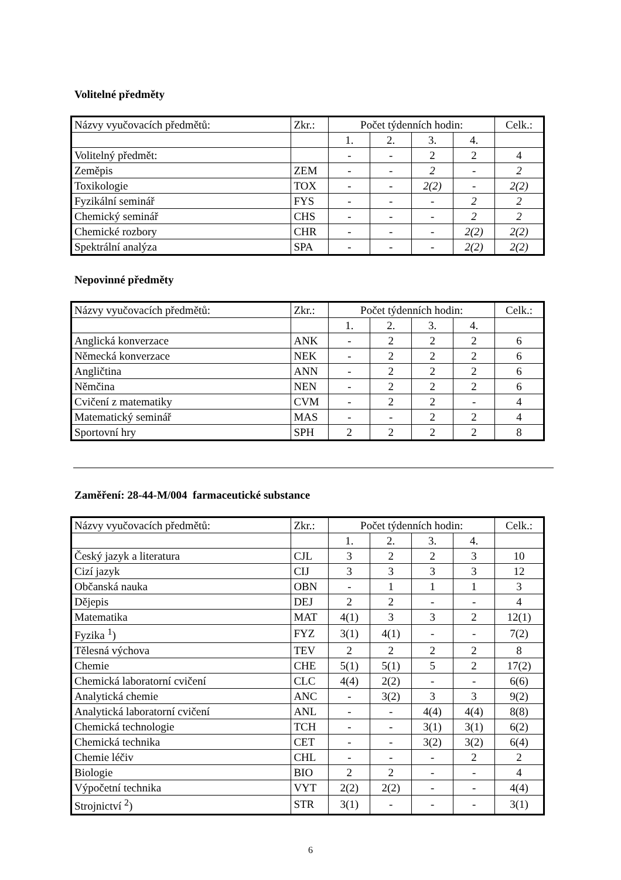Volitelné předměty
| Názvy vyučovacích předmětů: | Zkr.: | Počet týdenních hodin: | | | | Celk.: |
| | | 1. | 2. | 3. | 4. | |
| Volitelný předmět: | | - | - | 2 | 2 | 4 |
| Zeměpis | ZEM | - | - | 2 | - | 2 |
| Toxikologie | TOX | - | - | 2(2) | - | 2(2) |
| Fyzikální seminář | FYS | - | - | - | 2 | 2 |
| Chemický seminář | CHS | - | - | - | 2 | 2 |
| Chemické rozbory | CHR | - | - | - | 2(2) | 2(2) |
| Spektrální analýza | SPA | - | - | - | 2(2) | 2(2) |
Nepovinné předměty
| Názvy vyučovacích předmětů: | Zkr.: | Počet týdenních hodin: | | | | Celk.: |
| | | 1. | 2. | 3. | 4. | |
| Anglická konverzace | ANK | - | 2 | 2 | 2 | 6 |
| Německá konverzace | NEK | - | 2 | 2 | 2 | 6 |
| Angličtina | ANN | - | 2 | 2 | 2 | 6 |
| Němčina | NEN | - | 2 | 2 | 2 | 6 |
| Cvičení z matematiky | CVM | - | 2 | 2 | - | 4 |
| Matematický seminář | MAS | - | - | 2 | 2 | 4 |
| Sportovní hry | SPH | 2 | 2 | 2 | 2 | 8 |
Zaměření: 28-44-M/004 farmaceutické substance
| Názvy vyučovacích předmětů: | Zkr.: | Počet týdenních hodin: | | | | Celk.: |
| | | 1. | 2. | 3. | 4. | |
| Český jazyk a literatura | CJL | 3 | 2 | 2 | 3 | 10 |
| Cizí jazyk | CIJ | 3 | 3 | 3 | 3 | 12 |
| Občanská nauka | OBN | - | 1 | 1 | 1 | 3 |
| Dějepis | DEJ | 2 | 2 | - | - | 4 |
| Matematika | MAT | 4(1) | 3 | 3 | 2 | 12(1) |
| Fyzika <sup>1</sup>) | FYZ | 3(1) | 4(1) | - | - | 7(2) |
| Tělesná výchova | TEV | 2 | 2 | 2 | 2 | 8 |
| Chemie | CHE | 5(1) | 5(1) | 5 | 2 | 17(2) |
| Chemická laboratorní cvičení | CLC | 4(4) | 2(2) | - | - | 6(6) |
| Analytická chemie | ANC | - | 3(2) | 3 | 3 | 9(2) |
| Analytická laboratorní cvičení | ANL | - | - | 4(4) | 4(4) | 8(8) |
| Chemická technologie | TCH | - | - | 3(1) | 3(1) | 6(2) |
| Chemická technika | CET | - | - | 3(2) | 3(2) | 6(4) |
| Chemie léčiv | CHL | - | - | - | 2 | 2 |
| Biologie | BIO | 2 | 2 | - | - | 4 |
| Výpočetní technika | VYT | 2(2) | 2(2) | - | - | 4(4) |
| Strojnictví <sup>2</sup>) | STR | 3(1) | - | - | - | 3(1) |
6